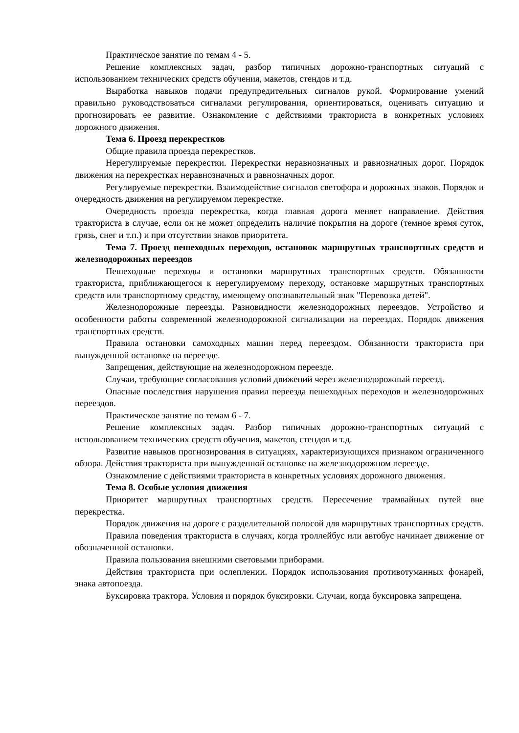Практическое занятие по темам 4 - 5.
Решение комплексных задач, разбор типичных дорожно-транспортных ситуаций с использованием технических средств обучения, макетов, стендов и т.д.
Выработка навыков подачи предупредительных сигналов рукой. Формирование умений правильно руководствоваться сигналами регулирования, ориентироваться, оценивать ситуацию и прогнозировать ее развитие. Ознакомление с действиями тракториста в конкретных условиях дорожного движения.
Тема 6. Проезд перекрестков
Общие правила проезда перекрестков.
Нерегулируемые перекрестки. Перекрестки неравнозначных и равнозначных дорог. Порядок движения на перекрестках неравнозначных и равнозначных дорог.
Регулируемые перекрестки. Взаимодействие сигналов светофора и дорожных знаков. Порядок и очередность движения на регулируемом перекрестке.
Очередность проезда перекрестка, когда главная дорога меняет направление. Действия тракториста в случае, если он не может определить наличие покрытия на дороге (темное время суток, грязь, снег и т.п.) и при отсутствии знаков приоритета.
Тема 7. Проезд пешеходных переходов, остановок маршрутных транспортных средств и железнодорожных переездов
Пешеходные переходы и остановки маршрутных транспортных средств. Обязанности тракториста, приближающегося к нерегулируемому переходу, остановке маршрутных транспортных средств или транспортному средству, имеющему опознавательный знак "Перевозка детей".
Железнодорожные переезды. Разновидности железнодорожных переездов. Устройство и особенности работы современной железнодорожной сигнализации на переездах. Порядок движения транспортных средств.
Правила остановки самоходных машин перед переездом. Обязанности тракториста при вынужденной остановке на переезде.
Запрещения, действующие на железнодорожном переезде.
Случаи, требующие согласования условий движений через железнодорожный переезд.
Опасные последствия нарушения правил переезда пешеходных переходов и железнодорожных переездов.
Практическое занятие по темам 6 - 7.
Решение комплексных задач. Разбор типичных дорожно-транспортных ситуаций с использованием технических средств обучения, макетов, стендов и т.д.
Развитие навыков прогнозирования в ситуациях, характеризующихся признаком ограниченного обзора. Действия тракториста при вынужденной остановке на железнодорожном переезде.
Ознакомление с действиями тракториста в конкретных условиях дорожного движения.
Тема 8. Особые условия движения
Приоритет маршрутных транспортных средств. Пересечение трамвайных путей вне перекрестка.
Порядок движения на дороге с разделительной полосой для маршрутных транспортных средств.
Правила поведения тракториста в случаях, когда троллейбус или автобус начинает движение от обозначенной остановки.
Правила пользования внешними световыми приборами.
Действия тракториста при ослеплении. Порядок использования противотуманных фонарей, знака автопоезда.
Буксировка трактора. Условия и порядок буксировки. Случаи, когда буксировка запрещена.